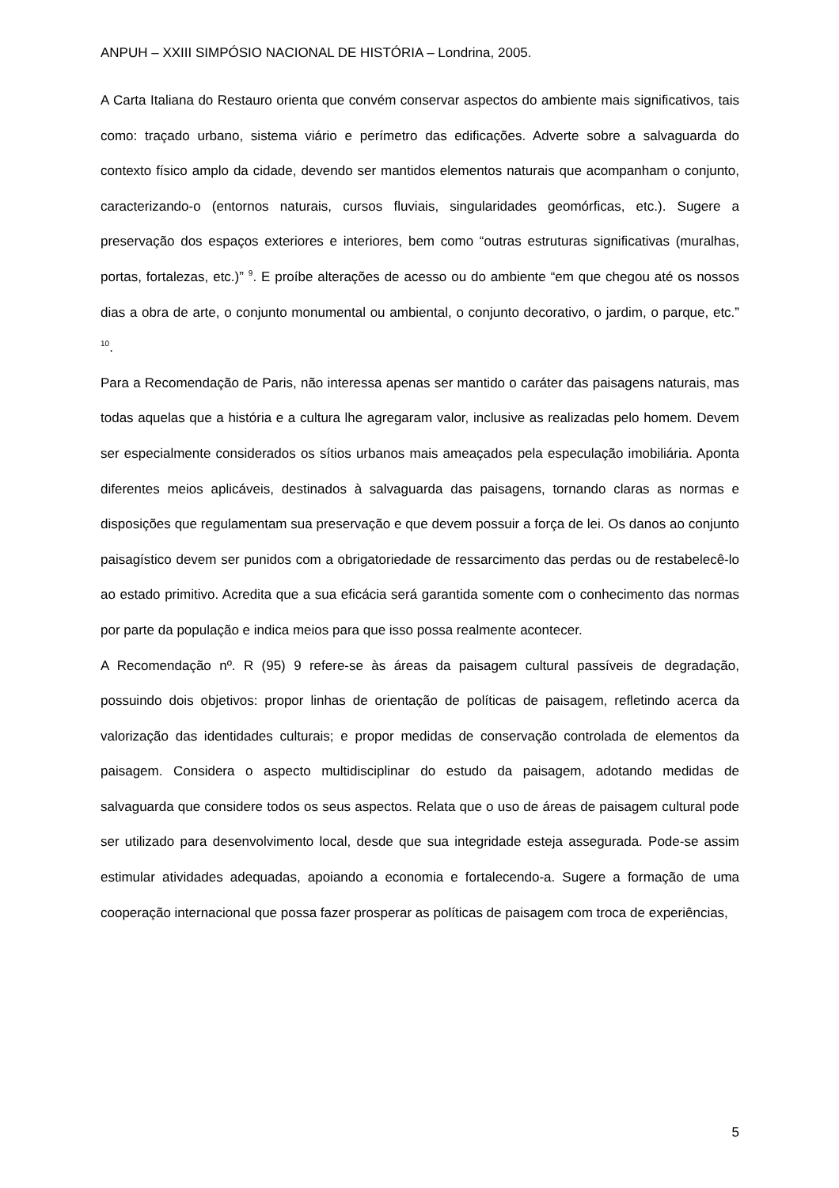ANPUH – XXIII SIMPÓSIO NACIONAL DE HISTÓRIA – Londrina, 2005.
A Carta Italiana do Restauro orienta que convém conservar aspectos do ambiente mais significativos, tais como: traçado urbano, sistema viário e perímetro das edificações. Adverte sobre a salvaguarda do contexto físico amplo da cidade, devendo ser mantidos elementos naturais que acompanham o conjunto, caracterizando-o (entornos naturais, cursos fluviais, singularidades geomórficas, etc.). Sugere a preservação dos espaços exteriores e interiores, bem como “outras estruturas significativas (muralhas, portas, fortalezas, etc.)” <sup>9</sup>. E proíbe alterações de acesso ou do ambiente “em que chegou até os nossos dias a obra de arte, o conjunto monumental ou ambiental, o conjunto decorativo, o jardim, o parque, etc.” <sup>10</sup>.
Para a Recomendação de Paris, não interessa apenas ser mantido o caráter das paisagens naturais, mas todas aquelas que a história e a cultura lhe agregaram valor, inclusive as realizadas pelo homem. Devem ser especialmente considerados os sítios urbanos mais ameaçados pela especulação imobiliária. Aponta diferentes meios aplicáveis, destinados à salvaguarda das paisagens, tornando claras as normas e disposições que regulamentam sua preservação e que devem possuir a força de lei. Os danos ao conjunto paisagístico devem ser punidos com a obrigatoriedade de ressarcimento das perdas ou de restabelecê-lo ao estado primitivo. Acredita que a sua eficácia será garantida somente com o conhecimento das normas por parte da população e indica meios para que isso possa realmente acontecer.
A Recomendação nº. R (95) 9 refere-se às áreas da paisagem cultural passíveis de degradação, possuindo dois objetivos: propor linhas de orientação de políticas de paisagem, refletindo acerca da valorização das identidades culturais; e propor medidas de conservação controlada de elementos da paisagem. Considera o aspecto multidisciplinar do estudo da paisagem, adotando medidas de salvaguarda que considere todos os seus aspectos. Relata que o uso de áreas de paisagem cultural pode ser utilizado para desenvolvimento local, desde que sua integridade esteja assegurada. Pode-se assim estimular atividades adequadas, apoiando a economia e fortalecendo-a. Sugere a formação de uma cooperação internacional que possa fazer prosperar as políticas de paisagem com troca de experiências,
5